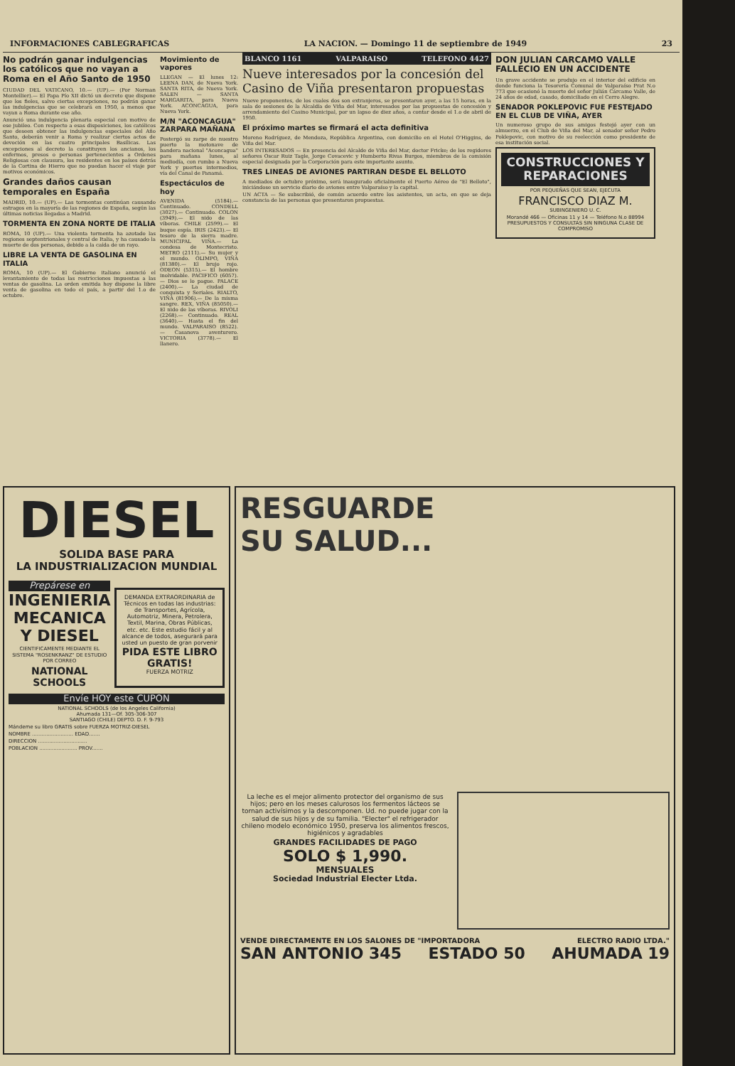INFORMACIONES CABLEGRAFICAS LA NACION. — Domingo 11 de septiembre de 1949 23
No podrán ganar indulgencias los católicos que no vayan a Roma en el Año Santo de 1950
CIUDAD DEL VATICANO, 10.— (UP).— (Por Norman Montellier).— El Papa Pío XII dictó un decreto que dispone que los fieles, salvo ciertas excepciones, no podrán ganar las indulgencias que se celebrará en 1950, a menos que vayan a Roma durante ese año.
Anunció una indulgencia plenaria especial con motivo de ese jubileo. Con respecto a esas disposiciones, los católicos que deseen obtener las indulgencias especiales del Año Santo, deberán venir a Roma y realizar ciertos actos de devoción en las cuatro principales Basílicas. Las excepciones al decreto la constituyen los ancianos, los enfermos, presos o personas pertenecientes a Ordenes Religiosas con clausura, los residentes en los países detrás de la Cortina de Hierro que no puedan hacer el viaje por motivos económicos.
Grandes daños causan temporales en España
MADRID, 10.— (UP).— Las tormentas continúan causando estragos en la mayoría de las regiones de España, según las últimas noticias llegadas a Madrid.
TORMENTA EN ZONA NORTE DE ITALIA
ROMA, 10 (UP).— Una violenta tormenta ha azotado las regiones septentrionales y central de Italia, y ha causado la muerte de dos personas, debido a la caída de un rayo.
LIBRE LA VENTA DE GASOLINA EN ITALIA
ROMA, 10 (UP).— El Gobierno italiano anunció el levantamiento de todas las restricciones impuestas a las ventas de gasolina. La orden emitida hoy dispone la libre venta de gasolina en todo el país, a partir del 1.o de octubre.
Movimiento de vapores
LLEGAN — El lunes 12: LEENA DAN, de Nueva York. SANTA RITA, de Nueva York. SALEN — SANTA MARGARITA, para Nueva York. ACONCAGUA, para Nueva York.
M/N "ACONCAGUA" ZARPARA MAÑANA
Postergó su zarpe de nuestro puerto la motonave de bandera nacional "Aconcagua" para mañana lunes, al mediodía, con rumbo a Nueva York y puertos intermedios, vía del Canal de Panamá.
Espectáculos de hoy
AVENIDA (5184).— Continuado. CONDELL (3027).— Continuado. COLON (3949).— El nido de las víboras. CHILE (2599).— El buque espía. IRIS (2423).— El tesoro de la sierra madre. MUNICIPAL VIÑA.— La condesa de Montecristo. METRO (2111).— Su mujer y el mundo. OLIMPO, VIÑA (81380).— El brujo rojo. ODEON (5315).— El hombre inolvidable. PACIFICO (6057).— Dios se lo pague. PALACE (2400).— La ciudad de conquista y Seriales. RIALTO, VIÑA (81906).— De la misma sangre. REX, VIÑA (85050).— El nido de las víboras. RIVOLI (2268).— Continuado. REAL (3640).— Hasta el fin del mundo. VALPARAISO (8522).— Casanova aventurero. VICTORIA (3778).— El llanero.
BLANCO 1161 VALPARAISO TELEFONO 4427
Nueve interesados por la concesión del Casino de Viña presentaron propuestas
Nueve proponentes, de los cuales dos son extranjeros, se presentaron ayer, a las 15 horas, en la sala de sesiones de la Alcaldía de Viña del Mar, interesados por las propuestas de concesión y arrendamiento del Casino Municipal, por un lapso de diez años, a contar desde el 1.o de abril de 1950.
El próximo martes se firmará el acta definitiva
Moreno Rodríguez, de Mendoza, República Argentina, con domicilio en el Hotel O'Higgins, de Viña del Mar.
LOS INTERESADOS — En presencia del Alcalde de Viña del Mar, doctor Fricke; de los regidores señores Oscar Ruiz Tagle, Jorge Covacevic y Humberto Rivas Burgos, miembros de la comisión especial designada por la Corporación para este importante asunto.
TRES LINEAS DE AVIONES PARTIRAN DESDE EL BELLOTO
A mediados de octubre próximo, será inaugurado oficialmente el Puerto Aéreo de "El Belloto", iniciándose un servicio diario de aviones entre Valparaíso y la capital.
UN ACTA — Se subscribió, de común acuerdo entre los asistentes, un acta, en que se deja constancia de las personas que presentaron propuestas.
DON JULIAN CARCAMO VALLE FALLECIO EN UN ACCIDENTE
Un grave accidente se produjo en el interior del edificio en donde funciona la Tesorería Comunal de Valparaíso Prat N.o 773 que ocasionó la muerte del señor Julián Cárcamo Valle, de 24 años de edad, casado, domiciliado en el Cerro Alegre.
SENADOR POKLEPOVIC FUE FESTEJADO EN EL CLUB DE VIÑA, AYER
Un numeroso grupo de sus amigos festejó ayer con un almuerzo, en el Club de Viña del Mar, al senador señor Pedro Poklepovic, con motivo de su reelección como presidente de esa institución social.
CONSTRUCCIONES Y REPARACIONES
POR PEQUEÑAS QUE SEAN, EJECUTA
FRANCISCO DIAZ M.
SUBINGENIERO U. C.
Morandé 466 — Oficinas 11 y 14 — Teléfono N.o 88994
PRESUPUESTOS Y CONSULTAS SIN NINGUNA CLASE DE COMPROMISO
DIESEL
SOLIDA BASE PARA
LA INDUSTRIALIZACION MUNDIAL
Prepárese en
INGENIERIA MECANICA Y DIESEL
CIENTIFICAMENTE MEDIANTE EL SISTEMA "ROSENKRANZ" DE ESTUDIO POR CORREO
NATIONAL SCHOOLS
DEMANDA EXTRAORDINARIA de Técnicos en todas las industrias: de Transportes, Agrícola, Automotriz, Minera, Petrolera, Textil, Marina, Obras Públicas, etc. etc. Este estudio fácil y al alcance de todos, asegurará para usted un puesto de gran porvenir
PIDA ESTE LIBRO GRATIS!
FUERZA MOTRIZ
Envíe HOY este CUPON
NATIONAL SCHOOLS (de los Angeles California)
Ahumada 131—Of. 305-306-307
SANTIAGO (CHILE) DEPTO. D. F. 9-793
Mándeme su libro GRATIS sobre FUERZA MOTRIZ-DIESEL
NOMBRE .......................... EDAD.......
DIRECCION ...............................
POBLACION ........................ PROV.......
RESGUARDE
SU SALUD...
La leche es el mejor alimento protector del organismo de sus hijos; pero en los meses calurosos los fermentos lácteos se tornan activísimos y la descomponen. Ud. no puede jugar con la salud de sus hijos y de su familia. "Electer" el refrigerador chileno modelo económico 1950, preserva los alimentos frescos, higiénicos y agradables
GRANDES FACILIDADES DE PAGO
SOLO $ 1,990.
MENSUALES
Sociedad Industrial Electer Ltda.
VENDE DIRECTAMENTE EN LOS SALONES DE "IMPORTADORA ELECTRO RADIO LTDA."
SAN ANTONIO 345 ESTADO 50 AHUMADA 19